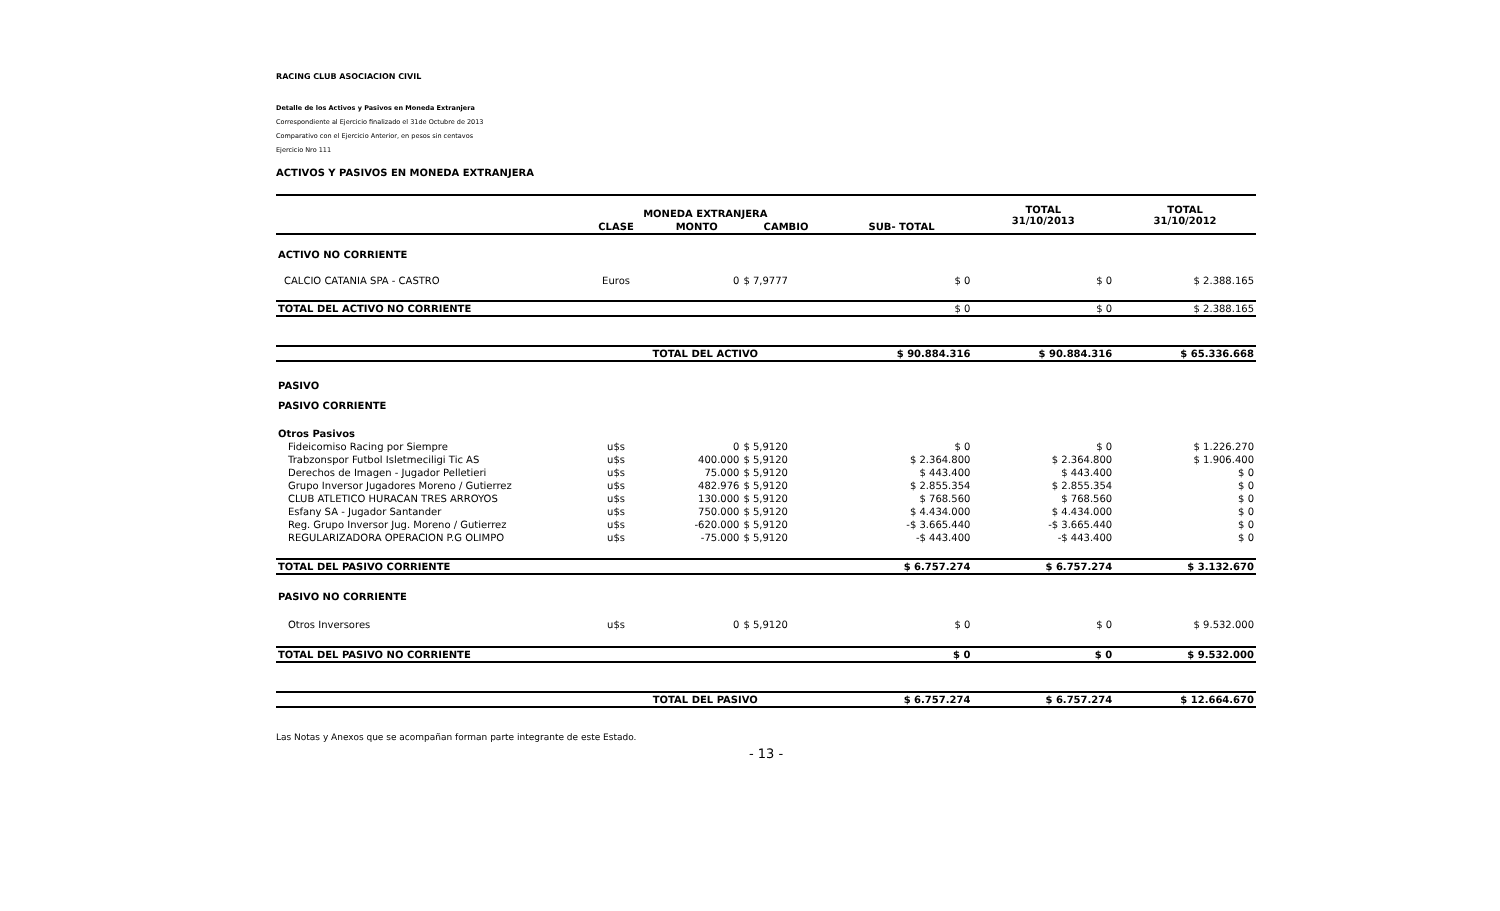RACING CLUB ASOCIACION CIVIL
Detalle de los Activos y Pasivos en Moneda Extranjera
Correspondiente al Ejercicio finalizado el 31de Octubre de 2013
Comparativo con el Ejercicio Anterior, en pesos sin centavos
Ejercicio Nro 111
ACTIVOS Y PASIVOS EN MONEDA EXTRANJERA
| | MONEDA EXTRANJERA | | | | TOTAL 31/10/2013 | TOTAL 31/10/2012 |
| --- | --- | --- | --- | --- | --- | --- |
| | CLASE | MONTO | CAMBIO | SUB- TOTAL | | |
| ACTIVO NO CORRIENTE | | | | | | |
| CALCIO CATANIA SPA - CASTRO | Euros | 0 | $ 7,9777 | $ 0 | $ 0 | $ 2.388.165 |
| TOTAL DEL ACTIVO NO CORRIENTE | | | | $ 0 | $ 0 | $ 2.388.165 |
| | TOTAL DEL ACTIVO | | | $ 90.884.316 | $ 90.884.316 | $ 65.336.668 |
| PASIVO | | | | | | |
| PASIVO CORRIENTE | | | | | | |
| Otros Pasivos | | | | | | |
| Fideicomiso Racing por Siempre | u$s | 0 | $ 5,9120 | $ 0 | $ 0 | $ 1.226.270 |
| Trabzonspor Futbol Isletmeciligi Tic AS | u$s | 400.000 | $ 5,9120 | $ 2.364.800 | $ 2.364.800 | $ 1.906.400 |
| Derechos de Imagen - Jugador Pelletieri | u$s | 75.000 | $ 5,9120 | $ 443.400 | $ 443.400 | $ 0 |
| Grupo Inversor Jugadores Moreno / Gutierrez | u$s | 482.976 | $ 5,9120 | $ 2.855.354 | $ 2.855.354 | $ 0 |
| CLUB ATLETICO HURACAN TRES ARROYOS | u$s | 130.000 | $ 5,9120 | $ 768.560 | $ 768.560 | $ 0 |
| Esfany SA - Jugador Santander | u$s | 750.000 | $ 5,9120 | $ 4.434.000 | $ 4.434.000 | $ 0 |
| Reg. Grupo Inversor Jug. Moreno / Gutierrez | u$s | -620.000 | $ 5,9120 | -$ 3.665.440 | -$ 3.665.440 | $ 0 |
| REGULARIZADORA OPERACION P.G OLIMPO | u$s | -75.000 | $ 5,9120 | -$ 443.400 | -$ 443.400 | $ 0 |
| TOTAL DEL PASIVO CORRIENTE | | | | $ 6.757.274 | $ 6.757.274 | $ 3.132.670 |
| PASIVO NO CORRIENTE | | | | | | |
| Otros Inversores | u$s | 0 | $ 5,9120 | $ 0 | $ 0 | $ 9.532.000 |
| TOTAL DEL PASIVO NO CORRIENTE | | | | $ 0 | $ 0 | $ 9.532.000 |
| | TOTAL DEL PASIVO | | | $ 6.757.274 | $ 6.757.274 | $ 12.664.670 |
Las Notas y Anexos que se acompañan forman parte integrante de este Estado.
- 13 -